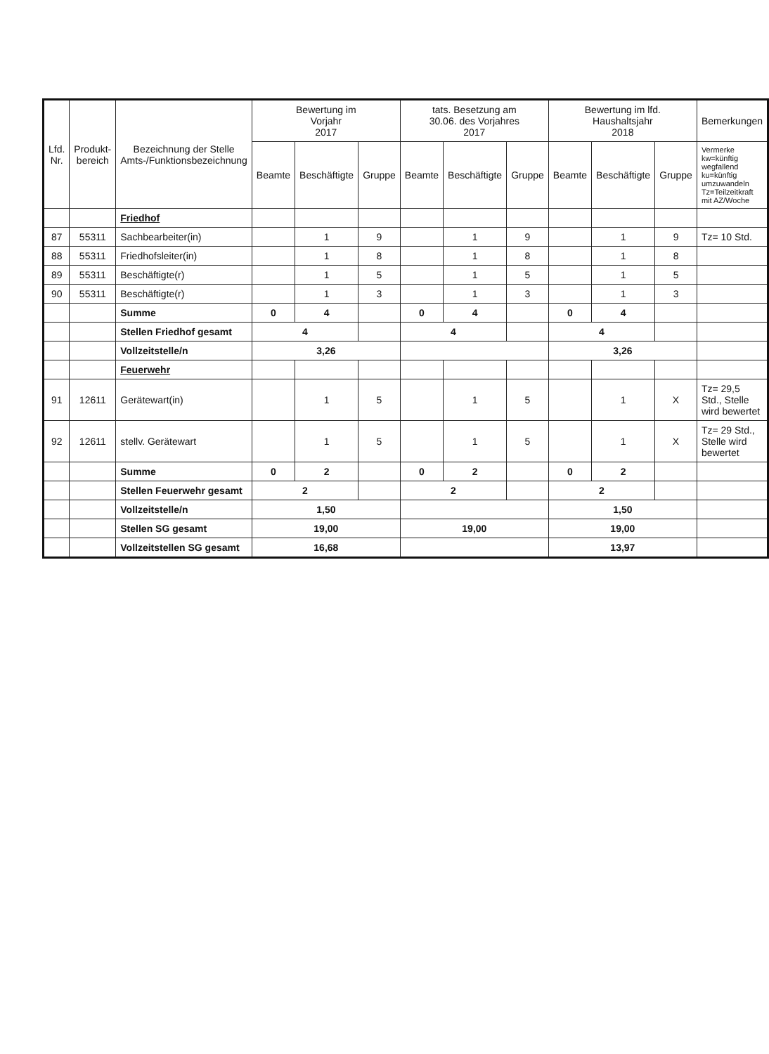| Lfd. Nr. | Produkt- bereich | Bezeichnung der Stelle Amts-/Funktionsbezeichnung | Bewertung im Vorjahr 2017 | | | tats. Besetzung am 30.06. des Vorjahres 2017 | | | Bewertung im lfd. Haushaltsjahr 2018 | | | Bemerkungen |
| --- | --- | --- | --- | --- | --- | --- | --- | --- | --- | --- | --- | --- |
| | | | Beamte | Beschäftigte | Gruppe | Beamte | Beschäftigte | Gruppe | Beamte | Beschäftigte | Gruppe | Vermerke kw=künftig wegfallend ku=künftig umzuwandeln Tz=Teilzeitkraft mit AZ/Woche |
| | | Friedhof | | | | | | | | | | |
| 87 | 55311 | Sachbearbeiter(in) | | 1 | 9 | | 1 | 9 | | 1 | 9 | Tz= 10 Std. |
| 88 | 55311 | Friedhofsleiter(in) | | 1 | 8 | | 1 | 8 | | 1 | 8 | |
| 89 | 55311 | Beschäftigte(r) | | 1 | 5 | | 1 | 5 | | 1 | 5 | |
| 90 | 55311 | Beschäftigte(r) | | 1 | 3 | | 1 | 3 | | 1 | 3 | |
| | | Summe | 0 | 4 | | 0 | 4 | | 0 | 4 | | |
| | | Stellen Friedhof gesamt | 4 | | | 4 | | | 4 | | | |
| | | Vollzeitstelle/n | 3,26 | | | | | | 3,26 | | | |
| | | Feuerwehr | | | | | | | | | | |
| 91 | 12611 | Gerätewart(in) | | 1 | 5 | | 1 | 5 | | 1 | X | Tz= 29,5 Std., Stelle wird bewertet |
| 92 | 12611 | stellv. Gerätewart | | 1 | 5 | | 1 | 5 | | 1 | X | Tz= 29 Std., Stelle wird bewertet |
| | | Summe | 0 | 2 | | 0 | 2 | | 0 | 2 | | |
| | | Stellen Feuerwehr gesamt | 2 | | | 2 | | | 2 | | | |
| | | Vollzeitstelle/n | 1,50 | | | | | | 1,50 | | | |
| | | Stellen SG gesamt | 19,00 | | | 19,00 | | | 19,00 | | | |
| | | Vollzeitstellen SG gesamt | 16,68 | | | | | | 13,97 | | | |